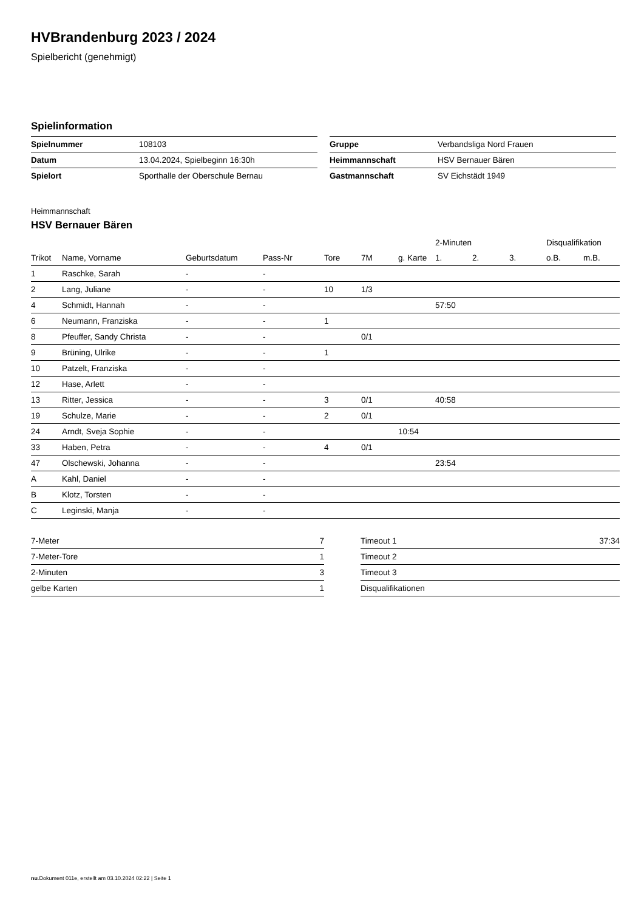HVBrandenburg 2023 / 2024
Spielbericht (genehmigt)
Spielinformation
| Spielnummer | 108103 |
| Datum | 13.04.2024, Spielbeginn 16:30h |
| Spielort | Sporthalle der Oberschule Bernau |
| Gruppe | Verbandsliga Nord Frauen |
| Heimmannschaft | HSV Bernauer Bären |
| Gastmannschaft | SV Eichstädt 1949 |
Heimmannschaft
HSV Bernauer Bären
| | | | | | | | 2-Minuten | | | Disqualifikation | |
| --- | --- | --- | --- | --- | --- | --- | --- | --- | --- | --- | --- |
| Trikot | Name, Vorname | Geburtsdatum | Pass-Nr | Tore | 7M | g. Karte | 1. | 2. | 3. | o.B. | m.B. |
| 1 | Raschke, Sarah | - | - | | | | | | | | |
| 2 | Lang, Juliane | - | - | 10 | 1/3 | | | | | | |
| 4 | Schmidt, Hannah | - | - | | | | 57:50 | | | | |
| 6 | Neumann, Franziska | - | - | 1 | | | | | | | |
| 8 | Pfeuffer, Sandy Christa | - | - | | 0/1 | | | | | | |
| 9 | Brüning, Ulrike | - | - | 1 | | | | | | | |
| 10 | Patzelt, Franziska | - | - | | | | | | | | |
| 12 | Hase, Arlett | - | - | | | | | | | | |
| 13 | Ritter, Jessica | - | - | 3 | 0/1 | | 40:58 | | | | |
| 19 | Schulze, Marie | - | - | 2 | 0/1 | | | | | | |
| 24 | Arndt, Sveja Sophie | - | - | | | 10:54 | | | | | |
| 33 | Haben, Petra | - | - | 4 | 0/1 | | | | | | |
| 47 | Olschewski, Johanna | - | - | | | | 23:54 | | | | |
| A | Kahl, Daniel | - | - | | | | | | | | |
| B | Klotz, Torsten | - | - | | | | | | | | |
| C | Leginski, Manja | - | - | | | | | | | | |
| 7-Meter | 7 |
| 7-Meter-Tore | 1 |
| 2-Minuten | 3 |
| gelbe Karten | 1 |
| Timeout 1 | 37:34 |
| Timeout 2 | |
| Timeout 3 | |
| Disqualifikationen | |
nu.Dokument 011e, erstellt am 03.10.2024 02:22 | Seite 1